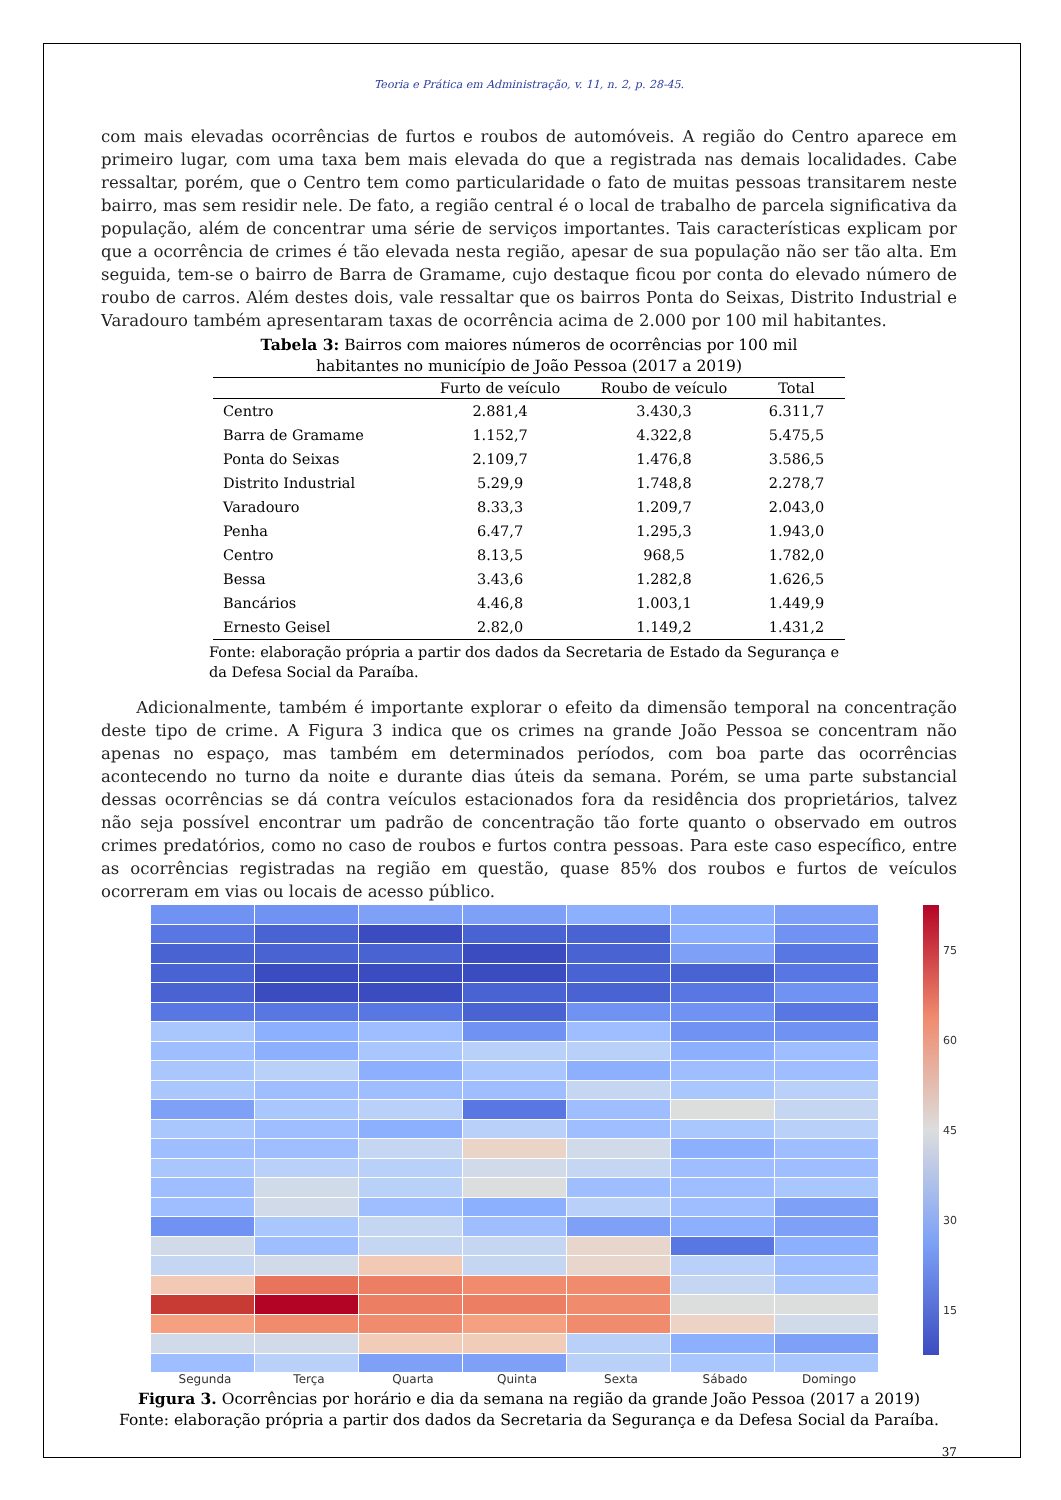Teoria e Prática em Administração, v. 11, n. 2, p. 28-45.
com mais elevadas ocorrências de furtos e roubos de automóveis. A região do Centro aparece em primeiro lugar, com uma taxa bem mais elevada do que a registrada nas demais localidades. Cabe ressaltar, porém, que o Centro tem como particularidade o fato de muitas pessoas transitarem neste bairro, mas sem residir nele. De fato, a região central é o local de trabalho de parcela significativa da população, além de concentrar uma série de serviços importantes. Tais características explicam por que a ocorrência de crimes é tão elevada nesta região, apesar de sua população não ser tão alta. Em seguida, tem-se o bairro de Barra de Gramame, cujo destaque ficou por conta do elevado número de roubo de carros. Além destes dois, vale ressaltar que os bairros Ponta do Seixas, Distrito Industrial e Varadouro também apresentaram taxas de ocorrência acima de 2.000 por 100 mil habitantes.
Tabela 3: Bairros com maiores números de ocorrências por 100 mil
habitantes no município de João Pessoa (2017 a 2019)
| | Furto de veículo | Roubo de veículo | Total |
| --- | --- | --- | --- |
| Centro | 2.881,4 | 3.430,3 | 6.311,7 |
| Barra de Gramame | 1.152,7 | 4.322,8 | 5.475,5 |
| Ponta do Seixas | 2.109,7 | 1.476,8 | 3.586,5 |
| Distrito Industrial | 5.29,9 | 1.748,8 | 2.278,7 |
| Varadouro | 8.33,3 | 1.209,7 | 2.043,0 |
| Penha | 6.47,7 | 1.295,3 | 1.943,0 |
| Centro | 8.13,5 | 968,5 | 1.782,0 |
| Bessa | 3.43,6 | 1.282,8 | 1.626,5 |
| Bancários | 4.46,8 | 1.003,1 | 1.449,9 |
| Ernesto Geisel | 2.82,0 | 1.149,2 | 1.431,2 |
Fonte: elaboração própria a partir dos dados da Secretaria de Estado da Segurança e da Defesa Social da Paraíba.
Adicionalmente, também é importante explorar o efeito da dimensão temporal na concentração deste tipo de crime. A Figura 3 indica que os crimes na grande João Pessoa se concentram não apenas no espaço, mas também em determinados períodos, com boa parte das ocorrências acontecendo no turno da noite e durante dias úteis da semana. Porém, se uma parte substancial dessas ocorrências se dá contra veículos estacionados fora da residência dos proprietários, talvez não seja possível encontrar um padrão de concentração tão forte quanto o observado em outros crimes predatórios, como no caso de roubos e furtos contra pessoas. Para este caso específico, entre as ocorrências registradas na região em questão, quase 85% dos roubos e furtos de veículos ocorreram em vias ou locais de acesso público.
75
60
45
30
15
Segunda Terça Quarta Quinta Sexta Sábado Domingo
Figura 3. Ocorrências por horário e dia da semana na região da grande João Pessoa (2017 a 2019)
Fonte: elaboração própria a partir dos dados da Secretaria da Segurança e da Defesa Social da Paraíba.
37